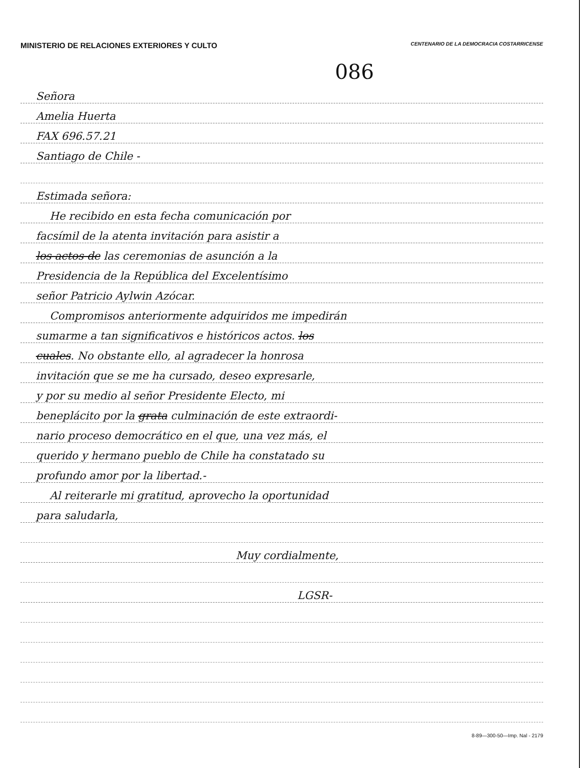MINISTERIO DE RELACIONES EXTERIORES Y CULTO CENTENARIO DE LA DEMOCRACIA COSTARRICENSE
086
Señora
Amelia Huerta
FAX 696.57.21
Santiago de Chile -
Estimada señora:
He recibido en esta fecha comunicación por
facsímil de la atenta invitación para asistir a
los actos de las ceremonias de asunción a la
Presidencia de la República del Excelentísimo
señor Patricio Aylwin Azócar.
Compromisos anteriormente adquiridos me impedirán
sumarme a tan significativos e históricos actos. los
cuales. No obstante ello, al agradecer la honrosa
invitación que se me ha cursado, deseo expresarle,
y por su medio al señor Presidente Electo, mi
beneplácito por la grata culminación de este extraordi-
nario proceso democrático en el que, una vez más, el
querido y hermano pueblo de Chile ha constatado su
profundo amor por la libertad.-
Al reiterarle mi gratitud, aprovecho la oportunidad
para saludarla,
Muy cordialmente,
LGSR-
8-89—300-50—Imp. Nal - 2179